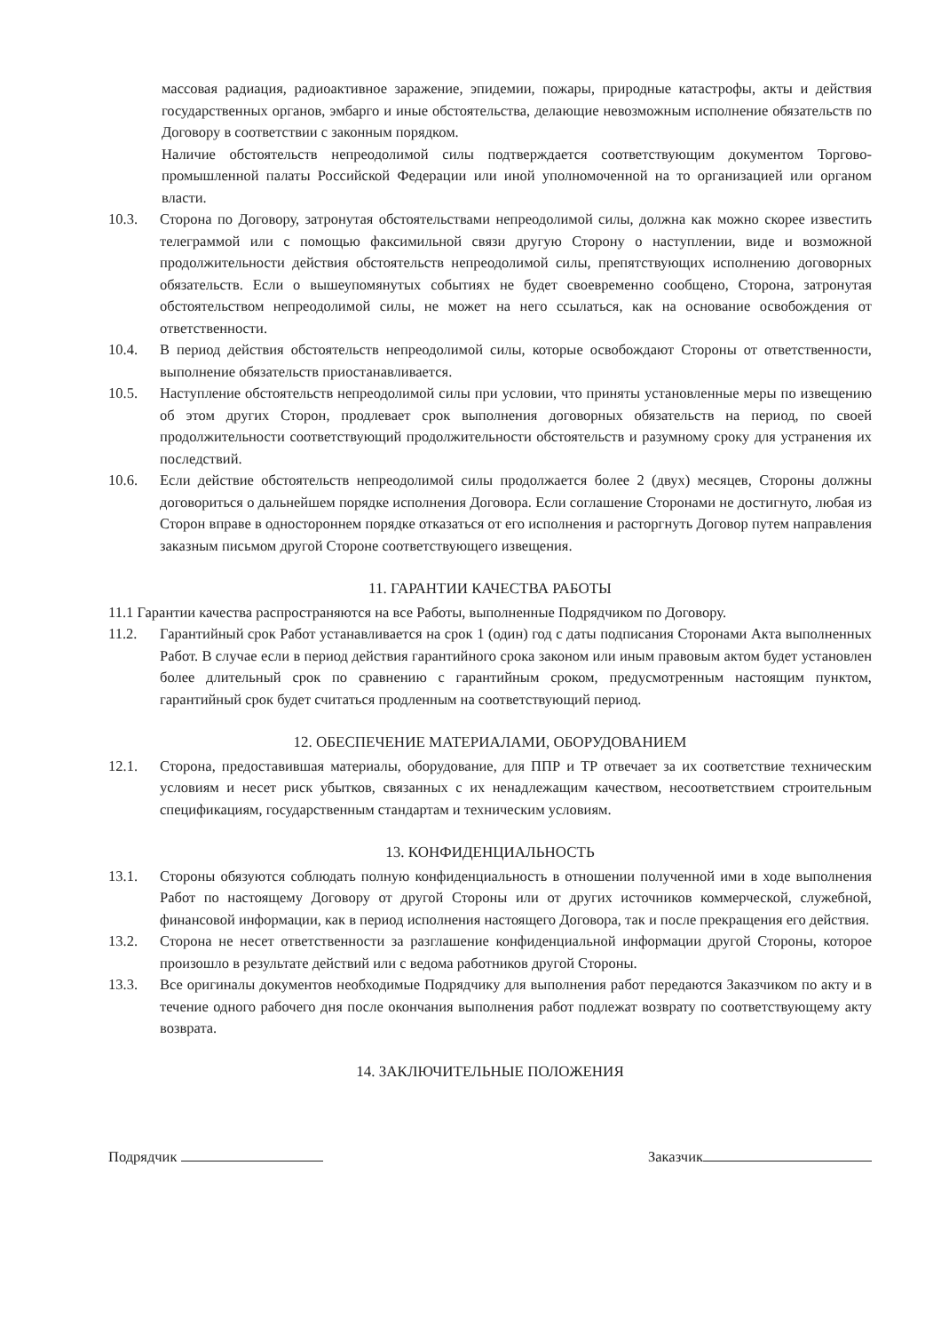массовая радиация, радиоактивное заражение, эпидемии, пожары, природные катастрофы, акты и действия государственных органов, эмбарго и иные обстоятельства, делающие невозможным исполнение обязательств по Договору в соответствии с законным порядком.
Наличие обстоятельств непреодолимой силы подтверждается соответствующим документом Торгово-промышленной палаты Российской Федерации или иной уполномоченной на то организацией или органом власти.
10.3. Сторона по Договору, затронутая обстоятельствами непреодолимой силы, должна как можно скорее известить телеграммой или с помощью факсимильной связи другую Сторону о наступлении, виде и возможной продолжительности действия обстоятельств непреодолимой силы, препятствующих исполнению договорных обязательств. Если о вышеупомянутых событиях не будет своевременно сообщено, Сторона, затронутая обстоятельством непреодолимой силы, не может на него ссылаться, как на основание освобождения от ответственности.
10.4. В период действия обстоятельств непреодолимой силы, которые освобождают Стороны от ответственности, выполнение обязательств приостанавливается.
10.5. Наступление обстоятельств непреодолимой силы при условии, что приняты установленные меры по извещению об этом других Сторон, продлевает срок выполнения договорных обязательств на период, по своей продолжительности соответствующий продолжительности обстоятельств и разумному сроку для устранения их последствий.
10.6. Если действие обстоятельств непреодолимой силы продолжается более 2 (двух) месяцев, Стороны должны договориться о дальнейшем порядке исполнения Договора. Если соглашение Сторонами не достигнуто, любая из Сторон вправе в одностороннем порядке отказаться от его исполнения и расторгнуть Договор путем направления заказным письмом другой Стороне соответствующего извещения.
11. ГАРАНТИИ КАЧЕСТВА РАБОТЫ
11.1 Гарантии качества распространяются на все Работы, выполненные Подрядчиком по Договору.
11.2. Гарантийный срок Работ устанавливается на срок 1 (один) год с даты подписания Сторонами Акта выполненных Работ. В случае если в период действия гарантийного срока законом или иным правовым актом будет установлен более длительный срок по сравнению с гарантийным сроком, предусмотренным настоящим пунктом, гарантийный срок будет считаться продленным на соответствующий период.
12. ОБЕСПЕЧЕНИЕ МАТЕРИАЛАМИ, ОБОРУДОВАНИЕМ
12.1. Сторона, предоставившая материалы, оборудование, для ППР и ТР отвечает за их соответствие техническим условиям и несет риск убытков, связанных с их ненадлежащим качеством, несоответствием строительным спецификациям, государственным стандартам и техническим условиям.
13. КОНФИДЕНЦИАЛЬНОСТЬ
13.1. Стороны обязуются соблюдать полную конфиденциальность в отношении полученной ими в ходе выполнения Работ по настоящему Договору от другой Стороны или от других источников коммерческой, служебной, финансовой информации, как в период исполнения настоящего Договора, так и после прекращения его действия.
13.2. Сторона не несет ответственности за разглашение конфиденциальной информации другой Стороны, которое произошло в результате действий или с ведома работников другой Стороны.
13.3. Все оригиналы документов необходимые Подрядчику для выполнения работ передаются Заказчиком по акту и в течение одного рабочего дня после окончания выполнения работ подлежат возврату по соответствующему акту возврата.
14. ЗАКЛЮЧИТЕЛЬНЫЕ ПОЛОЖЕНИЯ
Подрядчик Заказчик